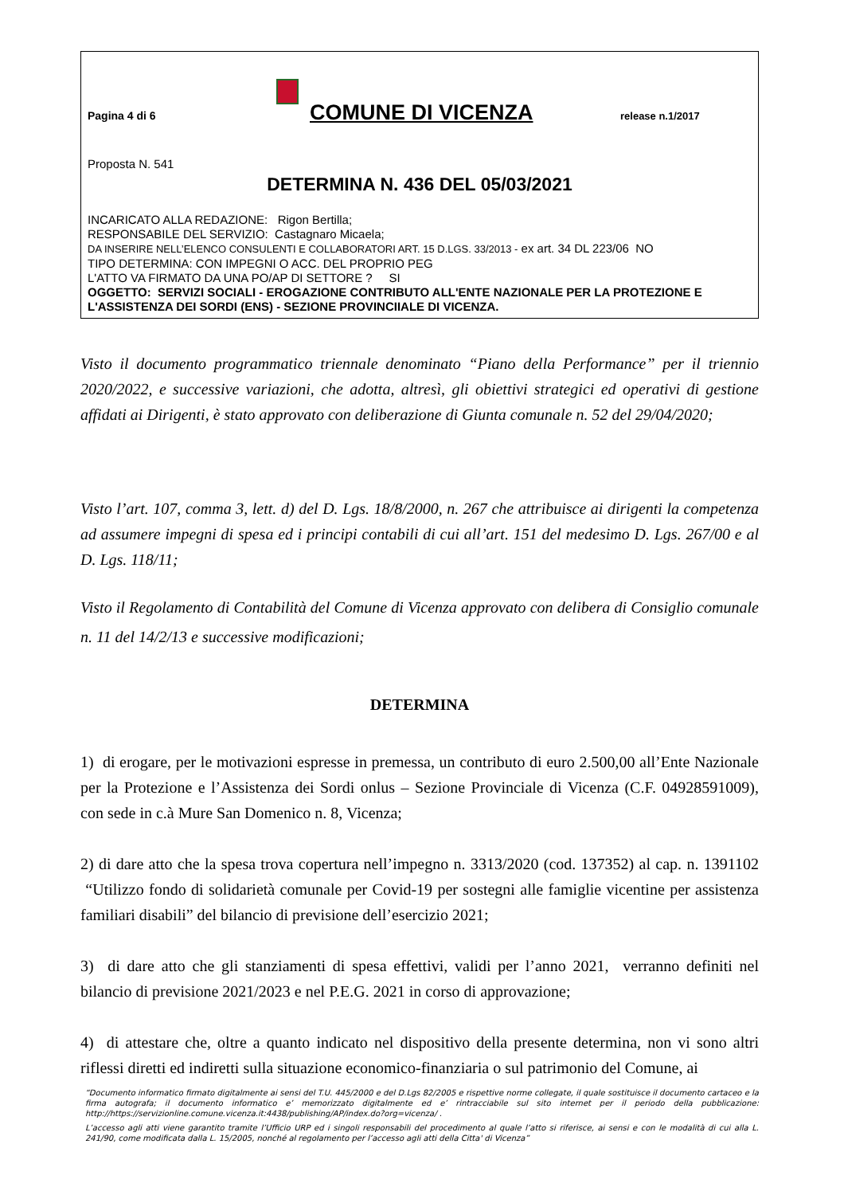Pagina 4 di 6
COMUNE DI VICENZA
release n.1/2017
Proposta N. 541
DETERMINA N. 436 DEL 05/03/2021
INCARICATO ALLA REDAZIONE: Rigon Bertilla;
RESPONSABILE DEL SERVIZIO: Castagnaro Micaela;
DA INSERIRE NELL’ELENCO CONSULENTI E COLLABORATORI ART. 15 D.LGS. 33/2013 - ex art. 34 DL 223/06 NO
TIPO DETERMINA: CON IMPEGNI O ACC. DEL PROPRIO PEG
L'ATTO VA FIRMATO DA UNA PO/AP DI SETTORE ? SI
OGGETTO: SERVIZI SOCIALI - EROGAZIONE CONTRIBUTO ALL'ENTE NAZIONALE PER LA PROTEZIONE E L'ASSISTENZA DEI SORDI (ENS) - SEZIONE PROVINCIIALE DI VICENZA.
Visto il documento programmatico triennale denominato “Piano della Performance” per il triennio 2020/2022, e successive variazioni, che adotta, altresì, gli obiettivi strategici ed operativi di gestione affidati ai Dirigenti, è stato approvato con deliberazione di Giunta comunale n. 52 del 29/04/2020;
Visto l’art. 107, comma 3, lett. d) del D. Lgs. 18/8/2000, n. 267 che attribuisce ai dirigenti la competenza ad assumere impegni di spesa ed i principi contabili di cui all’art. 151 del medesimo D. Lgs. 267/00 e al D. Lgs. 118/11;
Visto il Regolamento di Contabilità del Comune di Vicenza approvato con delibera di Consiglio comunale n. 11 del 14/2/13 e successive modificazioni;
DETERMINA
1) di erogare, per le motivazioni espresse in premessa, un contributo di euro 2.500,00 all’Ente Nazionale per la Protezione e l’Assistenza dei Sordi onlus – Sezione Provinciale di Vicenza (C.F. 04928591009), con sede in c.à Mure San Domenico n. 8, Vicenza;
2) di dare atto che la spesa trova copertura nell’impegno n. 3313/2020 (cod. 137352) al cap. n. 1391102 “Utilizzo fondo di solidarietà comunale per Covid-19 per sostegni alle famiglie vicentine per assistenza familiari disabili” del bilancio di previsione dell’esercizio 2021;
3) di dare atto che gli stanziamenti di spesa effettivi, validi per l’anno 2021, verranno definiti nel bilancio di previsione 2021/2023 e nel P.E.G. 2021 in corso di approvazione;
4) di attestare che, oltre a quanto indicato nel dispositivo della presente determina, non vi sono altri riflessi diretti ed indiretti sulla situazione economico-finanziaria o sul patrimonio del Comune, ai
“Documento informatico firmato digitalmente ai sensi del T.U. 445/2000 e del D.Lgs 82/2005 e rispettive norme collegate, il quale sostituisce il documento cartaceo e la firma autografa; il documento informatico e’ memorizzato digitalmente ed e’ rintracciabile sul sito internet per il periodo della pubblicazione: http://https://servizionline.comune.vicenza.it:4438/publishing/AP/index.do?org=vicenza/ .
L’accesso agli atti viene garantito tramite l’Ufficio URP ed i singoli responsabili del procedimento al quale l’atto si riferisce, ai sensi e con le modalità di cui alla L. 241/90, come modificata dalla L. 15/2005, nonché al regolamento per l’accesso agli atti della Citta' di Vicenza”